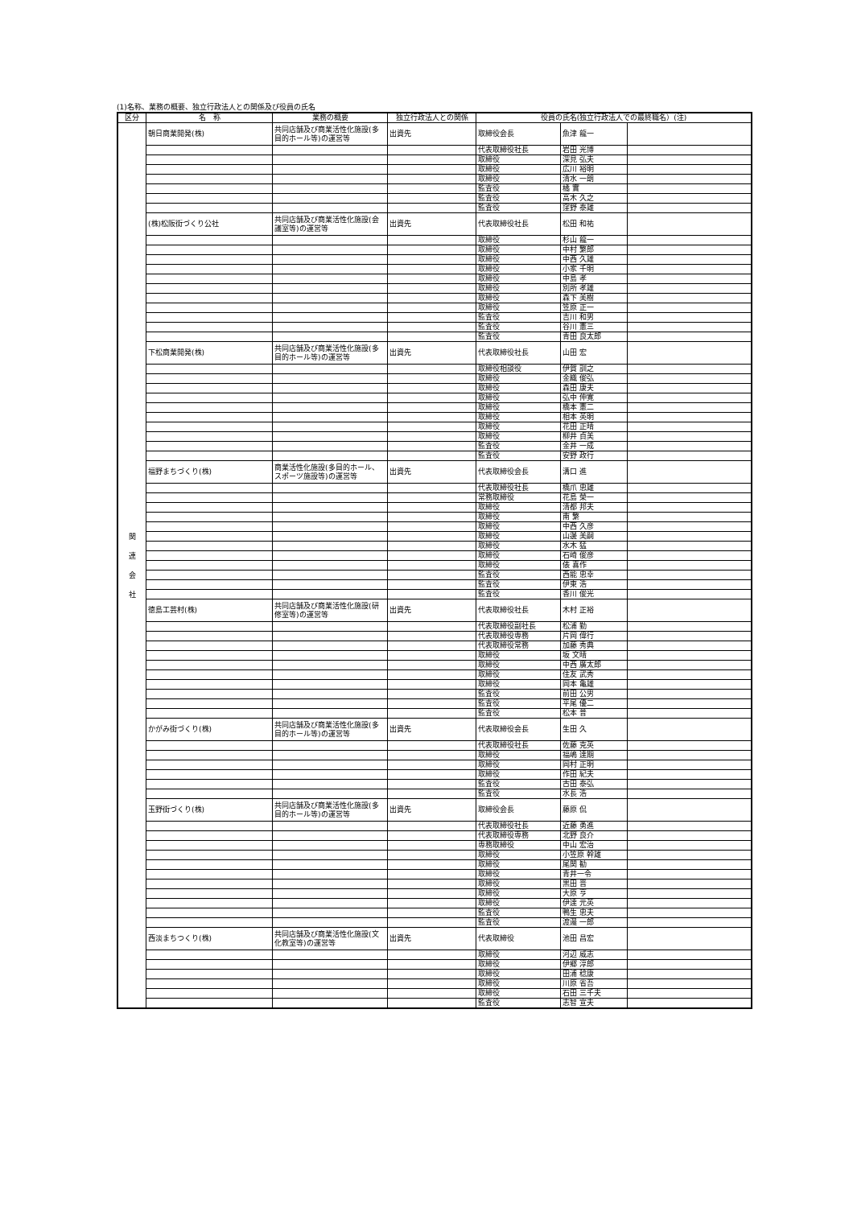(1)名称、業務の概要、独立行政法人との関係及び役員の氏名
| 区分 | 名 称 | 業務の概要 | 独立行政法人との関係 | 役員の氏名(独立行政法人での最終職名）(注) | | |
| --- | --- | --- | --- | --- | --- | --- |
| 関 連 会 社 | 朝日商業開発(株) | 共同店舗及び商業活性化施設(多目的ホール等)の運営等 | 出資先 | 取締役会長 | 魚津 龍一 | |
| | | | | 代表取締役社長 | 岩田 光博 | |
| | | | | 取締役 | 深見 弘夫 | |
| | | | | 取締役 | 広川 裕明 | |
| | | | | 取締役 | 清水 一朗 | |
| | | | | 監査役 | 橘 實 | |
| | | | | 監査役 | 高木 久之 | |
| | | | | 監査役 | 窪野 泰雄 | |
| | (株)松阪街づくり公社 | 共同店舗及び商業活性化施設(会議室等)の運営等 | 出資先 | 代表取締役社長 | 松田 和祐 | |
| | | | | 取締役 | 杉山 龍一 | |
| | | | | 取締役 | 中村 繁郎 | |
| | | | | 取締役 | 中西 久雄 | |
| | | | | 取締役 | 小家 千明 | |
| | | | | 取締役 | 中島 孝 | |
| | | | | 取締役 | 別所 孝雄 | |
| | | | | 取締役 | 森下 美樹 | |
| | | | | 取締役 | 笠原 正一 | |
| | | | | 監査役 | 吉川 和男 | |
| | | | | 監査役 | 谷川 憲三 | |
| | | | | 監査役 | 青田 良太郎 | |
| | 下松商業開発(株) | 共同店舗及び商業活性化施設(多目的ホール等)の運営等 | 出資先 | 代表取締役社長 | 山田 宏 | |
| | | | | 取締役相談役 | 伊賀 訓之 | |
| | | | | 取締役 | 金織 俊弘 | |
| | | | | 取締役 | 森田 康夫 | |
| | | | | 取締役 | 弘中 伸寛 | |
| | | | | 取締役 | 橋本 憲二 | |
| | | | | 取締役 | 相本 英明 | |
| | | | | 取締役 | 花田 正晴 | |
| | | | | 取締役 | 柳井 貞美 | |
| | | | | 監査役 | 金井 一成 | |
| | | | | 監査役 | 安野 政行 | |
| | 福野まちづくり(株) | 商業活性化施設(多目的ホール、スポーツ施設等)の運営等 | 出資先 | 代表取締役会長 | 溝口 進 | |
| | | | | 代表取締役社長 | 橋爪 忠雄 | |
| | | | | 常務取締役 | 花島 榮一 | |
| | | | | 取締役 | 清都 邦夫 | |
| | | | | 取締役 | 南 繁 | |
| | | | | 取締役 | 中西 久彦 | |
| | | | | 取締役 | 山邊 美嗣 | |
| | | | | 取締役 | 水木 猛 | |
| | | | | 取締役 | 石崎 俊彦 | |
| | | | | 取締役 | 俵 喜作 | |
| | | | | 監査役 | 西能 忠幸 | |
| | | | | 監査役 | 伊東 浩 | |
| | | | | 監査役 | 香川 俊光 | |
| | 徳島工芸村(株) | 共同店舗及び商業活性化施設(研修室等)の運営等 | 出資先 | 代表取締役社長 | 木村 正裕 | |
| | | | | 代表取締役副社長 | 松浦 勤 | |
| | | | | 代表取締役専務 | 片岡 偉行 | |
| | | | | 代表取締役常務 | 加藤 秀典 | |
| | | | | 取締役 | 坂 文晴 | |
| | | | | 取締役 | 中西 廣太郎 | |
| | | | | 取締役 | 住友 武秀 | |
| | | | | 取締役 | 岡本 亀雄 | |
| | | | | 監査役 | 前田 公男 | |
| | | | | 監査役 | 平尾 優二 | |
| | | | | 監査役 | 松本 普 | |
| | かがみ街づくり(株) | 共同店舗及び商業活性化施設(多目的ホール等)の運営等 | 出資先 | 代表取締役会長 | 生田 久 | |
| | | | | 代表取締役社長 | 佐藤 克英 | |
| | | | | 取締役 | 福嶋 達期 | |
| | | | | 取締役 | 岡村 正明 | |
| | | | | 取締役 | 作田 紀夫 | |
| | | | | 監査役 | 古田 泰弘 | |
| | | | | 監査役 | 水長 浩 | |
| | 玉野街づくり(株) | 共同店舗及び商業活性化施設(多目的ホール等)の運営等 | 出資先 | 取締役会長 | 藤原 侃 | |
| | | | | 代表取締役社長 | 近藤 勇進 | |
| | | | | 代表取締役専務 | 北野 良介 | |
| | | | | 専務取締役 | 中山 宏治 | |
| | | | | 取締役 | 小笠原 幹雄 | |
| | | | | 取締役 | 尾関 勧 | |
| | | | | 取締役 | 青井一令 | |
| | | | | 取締役 | 黒田 晋 | |
| | | | | 取締役 | 大原 亨 | |
| | | | | 取締役 | 伊達 元英 | |
| | | | | 監査役 | 鴨生 忠夫 | |
| | | | | 監査役 | 渡邉 一郎 | |
| | 西淡まちつくり(株) | 共同店舗及び商業活性化施設(文化教室等)の運営等 | 出資先 | 代表取締役 | 池田 昌宏 | |
| | | | | 取締役 | 河辺 威志 | |
| | | | | 取締役 | 伊郷 淳郎 | |
| | | | | 取締役 | 田浦 稔康 | |
| | | | | 取締役 | 川原 省吾 | |
| | | | | 取締役 | 石田 三千夫 | |
| | | | | 監査役 | 志智 宣夫 | |